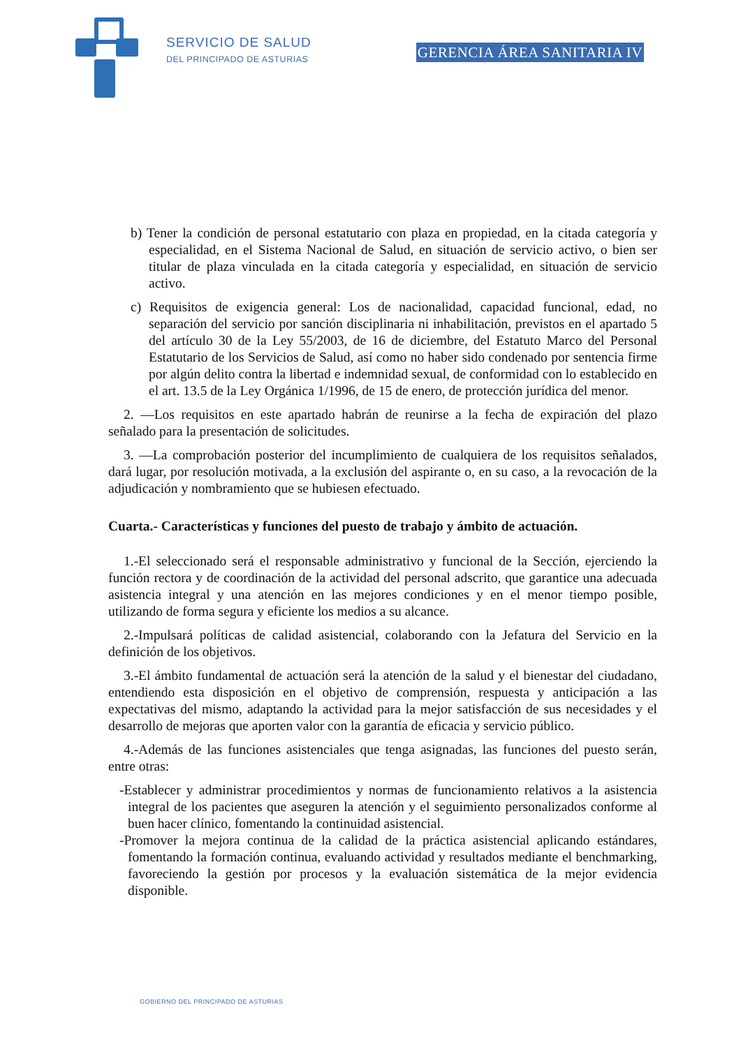SERVICIO DE SALUD
DEL PRINCIPADO DE ASTURIAS
GERENCIA ÁREA SANITARIA IV
b) Tener la condición de personal estatutario con plaza en propiedad, en la citada categoría y especialidad, en el Sistema Nacional de Salud, en situación de servicio activo, o bien ser titular de plaza vinculada en la citada categoría y especialidad, en situación de servicio activo.
c) Requisitos de exigencia general: Los de nacionalidad, capacidad funcional, edad, no separación del servicio por sanción disciplinaria ni inhabilitación, previstos en el apartado 5 del artículo 30 de la Ley 55/2003, de 16 de diciembre, del Estatuto Marco del Personal Estatutario de los Servicios de Salud, así como no haber sido condenado por sentencia firme por algún delito contra la libertad e indemnidad sexual, de conformidad con lo establecido en el art. 13.5 de la Ley Orgánica 1/1996, de 15 de enero, de protección jurídica del menor.
2. —Los requisitos en este apartado habrán de reunirse a la fecha de expiración del plazo señalado para la presentación de solicitudes.
3. —La comprobación posterior del incumplimiento de cualquiera de los requisitos señalados, dará lugar, por resolución motivada, a la exclusión del aspirante o, en su caso, a la revocación de la adjudicación y nombramiento que se hubiesen efectuado.
Cuarta.- Características y funciones del puesto de trabajo y ámbito de actuación.
1.-El seleccionado será el responsable administrativo y funcional de la Sección, ejerciendo la función rectora y de coordinación de la actividad del personal adscrito, que garantice una adecuada asistencia integral y una atención en las mejores condiciones y en el menor tiempo posible, utilizando de forma segura y eficiente los medios a su alcance.
2.-Impulsará políticas de calidad asistencial, colaborando con la Jefatura del Servicio en la definición de los objetivos.
3.-El ámbito fundamental de actuación será la atención de la salud y el bienestar del ciudadano, entendiendo esta disposición en el objetivo de comprensión, respuesta y anticipación a las expectativas del mismo, adaptando la actividad para la mejor satisfacción de sus necesidades y el desarrollo de mejoras que aporten valor con la garantía de eficacia y servicio público.
4.-Además de las funciones asistenciales que tenga asignadas, las funciones del puesto serán, entre otras:
-Establecer y administrar procedimientos y normas de funcionamiento relativos a la asistencia integral de los pacientes que aseguren la atención y el seguimiento personalizados conforme al buen hacer clínico, fomentando la continuidad asistencial.
-Promover la mejora continua de la calidad de la práctica asistencial aplicando estándares, fomentando la formación continua, evaluando actividad y resultados mediante el benchmarking, favoreciendo la gestión por procesos y la evaluación sistemática de la mejor evidencia disponible.
GOBIERNO DEL PRINCIPADO DE ASTURIAS